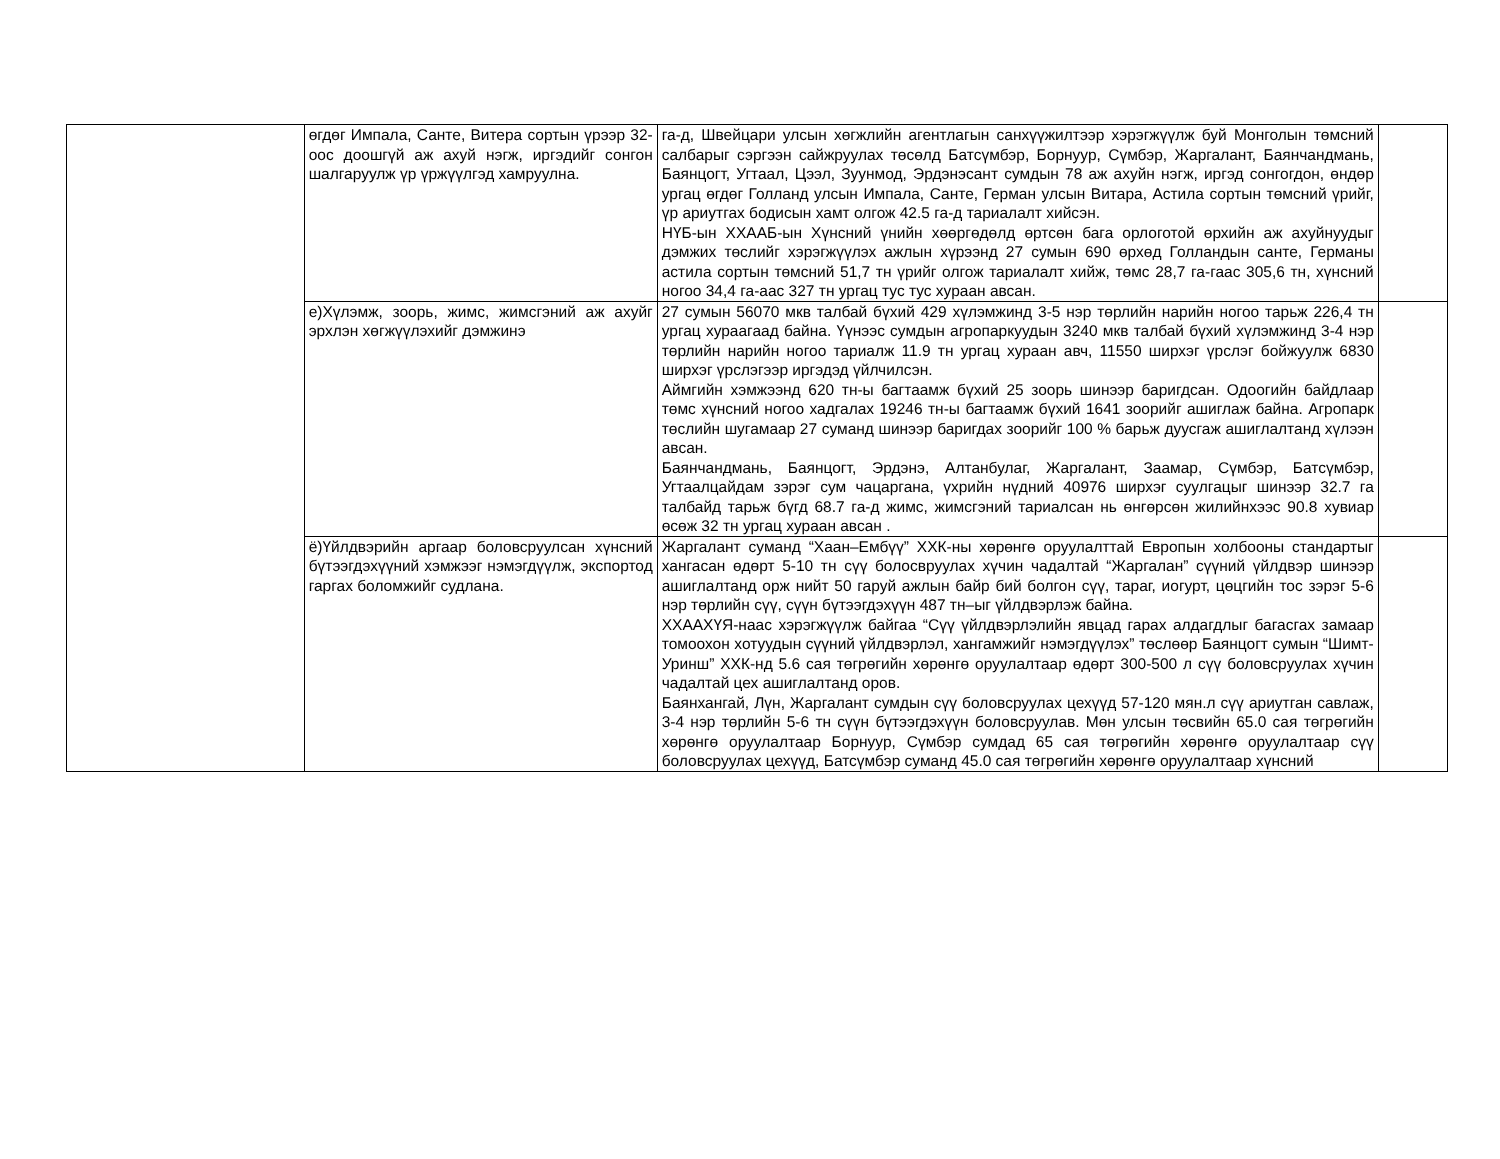| | өгдөг Импала, Санте, Витера сортын үрээр 32-оос доошгүй аж ахуй нэгж, иргэдийг сонгон шалгаруулж үр үржүүлгэд хамруулна. | га-д, Швейцари улсын хөгжлийн агентлагын санхүүжилтээр хэрэгжүүлж буй Монголын төмсний салбарыг сэргээн сайжруулах төсөлд Батсүмбэр, Борнуур, Сүмбэр, Жаргалант, Баянчандмань, Баянцогт, Угтаал, Цээл, Зуунмод, Эрдэнэсант сумдын 78 аж ахуйн нэгж, иргэд сонгогдон, өндөр ургац өгдөг Голланд улсын Импала, Санте, Герман улсын Витара, Астила сортын төмсний үрийг, үр ариутгах бодисын хамт олгож 42.5 га-д тариалалт хийсэн. НҮБ-ын ХХААБ-ын Хүнсний үнийн хөөргөдөлд өртсөн бага орлоготой өрхийн аж ахуйнуудыг дэмжих төслийг хэрэгжүүлэх ажлын хүрээнд 27 сумын 690 өрхөд Голландын санте, Германы астила сортын төмсний 51,7 тн үрийг олгож тариалалт хийж, төмс 28,7 га-гаас 305,6 тн, хүнсний ногоо 34,4 га-аас 327 тн ургац тус тус хураан авсан. | |
| | е)Хүлэмж, зоорь, жимс, жимсгэний аж ахуйг эрхлэн хөгжүүлэхийг дэмжинэ | 27 сумын 56070 мкв талбай бүхий 429 хүлэмжинд 3-5 нэр төрлийн нарийн ногоо тарьж 226,4 тн ургац хураагаад байна. Үүнээс сумдын агропаркуудын 3240 мкв талбай бүхий хүлэмжинд 3-4 нэр төрлийн нарийн ногоо тариалж 11.9 тн ургац хураан авч, 11550 ширхэг үрслэг бойжуулж 6830 ширхэг үрслэгээр иргэдэд үйлчилсэн. Аймгийн хэмжээнд 620 тн-ы багтаамж бүхий 25 зоорь шинээр баригдсан. Одоогийн байдлаар төмс хүнсний ногоо хадгалах 19246 тн-ы багтаамж бүхий 1641 зоорийг ашиглаж байна. Агропарк төслийн шугамаар 27 суманд шинээр баригдах зоорийг 100 % барьж дуусгаж ашиглалтанд хүлээн авсан. Баянчандмань, Баянцогт, Эрдэнэ, Алтанбулаг, Жаргалант, Заамар, Сүмбэр, Батсүмбэр, Угтаалцайдам зэрэг сум чацаргана, үхрийн нүдний 40976 ширхэг суулгацыг шинээр 32.7 га талбайд тарьж бүгд 68.7 га-д жимс, жимсгэний тариалсан нь өнгөрсөн жилийнхээс 90.8 хувиар өсөж 32 тн ургац хураан авсан . | |
| | ё)Үйлдвэрийн аргаар боловсруулсан хүнсний бүтээгдэхүүний хэмжээг нэмэгдүүлж, экспортод гаргах боломжийг судлана. | Жаргалант суманд “Хаан–Ембүү” ХХК-ны хөрөнгө оруулалттай Европын холбооны стандартыг хангасан өдөрт 5-10 тн сүү болосвруулах хүчин чадалтай “Жаргалан” сүүний үйлдвэр шинээр ашиглалтанд орж нийт 50 гаруй ажлын байр бий болгон сүү, тараг, иогурт, цөцгийн тос зэрэг 5-6 нэр төрлийн сүү, сүүн бүтээгдэхүүн 487 тн–ыг үйлдвэрлэж байна. ХХААХҮЯ-наас хэрэгжүүлж байгаа “Сүү үйлдвэрлэлийн явцад гарах алдагдлыг багасгах замаар томоохон хотуудын сүүний үйлдвэрлэл, хангамжийг нэмэгдүүлэх” төслөөр Баянцогт сумын “Шимт-Уринш” ХХК-нд 5.6 сая төгрөгийн хөрөнгө оруулалтаар өдөрт 300-500 л сүү боловсруулах хүчин чадалтай цех ашиглалтанд оров. Баянхангай, Лүн, Жаргалант сумдын сүү боловсруулах цехүүд 57-120 мян.л сүү ариутган савлаж, 3-4 нэр төрлийн 5-6 тн сүүн бүтээгдэхүүн боловсруулав. Мөн улсын төсвийн 65.0 сая төгрөгийн хөрөнгө оруулалтаар Борнуур, Сүмбэр сумдад 65 сая төгрөгийн хөрөнгө оруулалтаар сүү боловсруулах цехүүд, Батсүмбэр суманд 45.0 сая төгрөгийн хөрөнгө оруулалтаар хүнсний | |